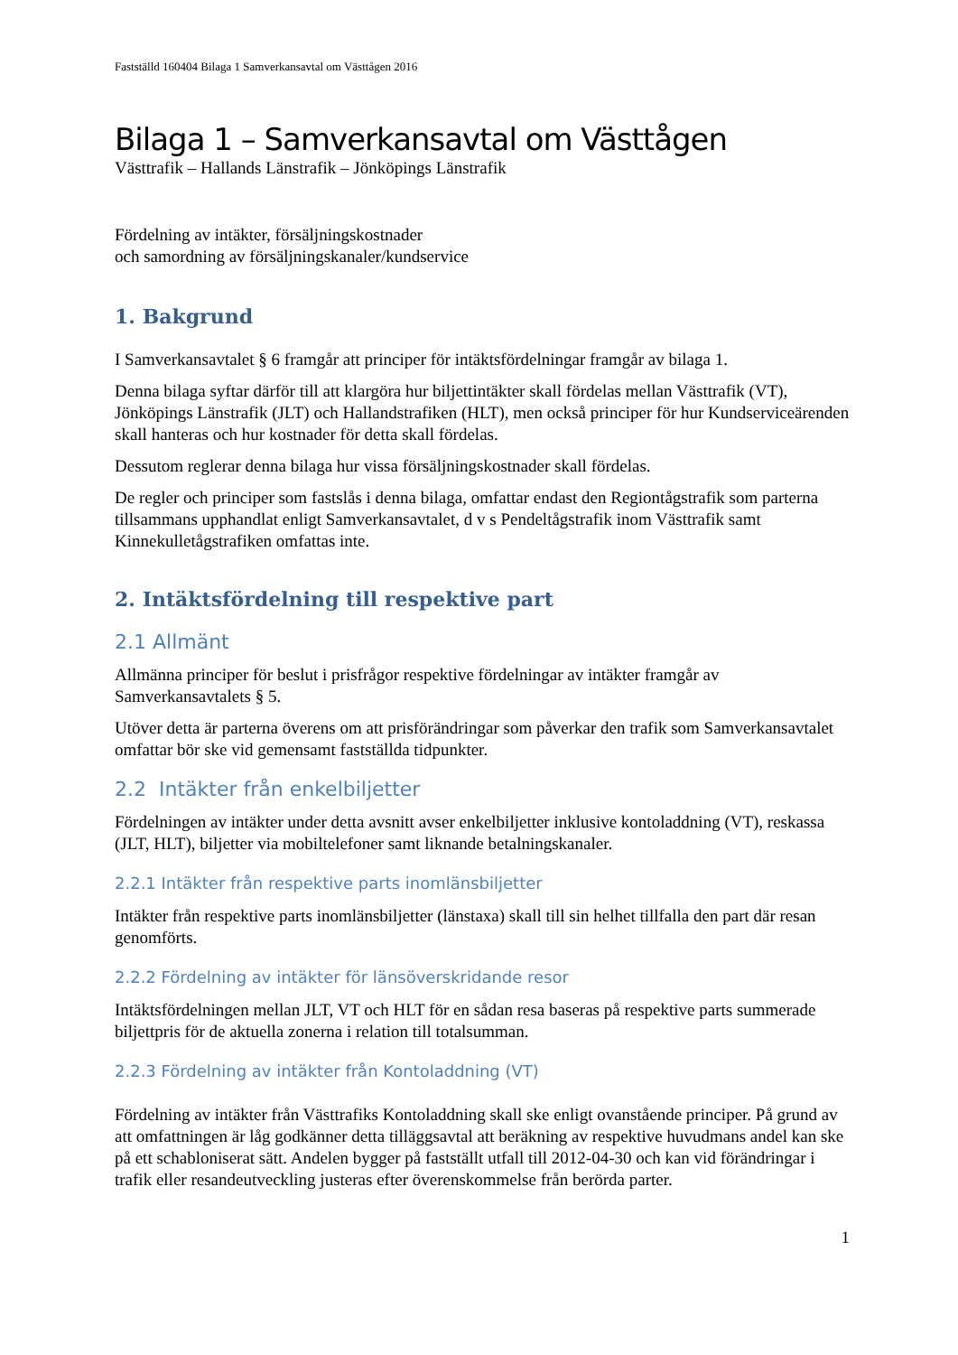Fastställd 160404 Bilaga 1 Samverkansavtal om Västtågen 2016
Bilaga 1 – Samverkansavtal om Västtågen
Västtrafik – Hallands Länstrafik – Jönköpings Länstrafik
Fördelning av intäkter, försäljningskostnader
och samordning av försäljningskanaler/kundservice
1. Bakgrund
I Samverkansavtalet § 6 framgår att principer för intäktsfördelningar framgår av bilaga 1.
Denna bilaga syftar därför till att klargöra hur biljettintäkter skall fördelas mellan Västtrafik (VT), Jönköpings Länstrafik (JLT) och Hallandstrafiken (HLT), men också principer för hur Kundserviceärenden skall hanteras och hur kostnader för detta skall fördelas.
Dessutom reglerar denna bilaga hur vissa försäljningskostnader skall fördelas.
De regler och principer som fastslås i denna bilaga, omfattar endast den Regiontågstrafik som parterna tillsammans upphandlat enligt Samverkansavtalet, d v s Pendeltågstrafik inom Västtrafik samt Kinnekulletågstrafiken omfattas inte.
2. Intäktsfördelning till respektive part
2.1 Allmänt
Allmänna principer för beslut i prisfrågor respektive fördelningar av intäkter framgår av Samverkansavtalets § 5.
Utöver detta är parterna överens om att prisförändringar som påverkar den trafik som Samverkansavtalet omfattar bör ske vid gemensamt fastställda tidpunkter.
2.2 Intäkter från enkelbiljetter
Fördelningen av intäkter under detta avsnitt avser enkelbiljetter inklusive kontoladdning (VT), reskassa (JLT, HLT), biljetter via mobiltelefoner samt liknande betalningskanaler.
2.2.1 Intäkter från respektive parts inomlänsbiljetter
Intäkter från respektive parts inomlänsbiljetter (länstaxa) skall till sin helhet tillfalla den part där resan genomförts.
2.2.2 Fördelning av intäkter för länsöverskridande resor
Intäktsfördelningen mellan JLT, VT och HLT för en sådan resa baseras på respektive parts summerade biljettpris för de aktuella zonerna i relation till totalsumman.
2.2.3 Fördelning av intäkter från Kontoladdning (VT)
Fördelning av intäkter från Västtrafiks Kontoladdning skall ske enligt ovanstående principer. På grund av att omfattningen är låg godkänner detta tilläggsavtal att beräkning av respektive huvudmans andel kan ske på ett schabloniserat sätt. Andelen bygger på fastställt utfall till 2012-04-30 och kan vid förändringar i trafik eller resandeutveckling justeras efter överenskommelse från berörda parter.
1